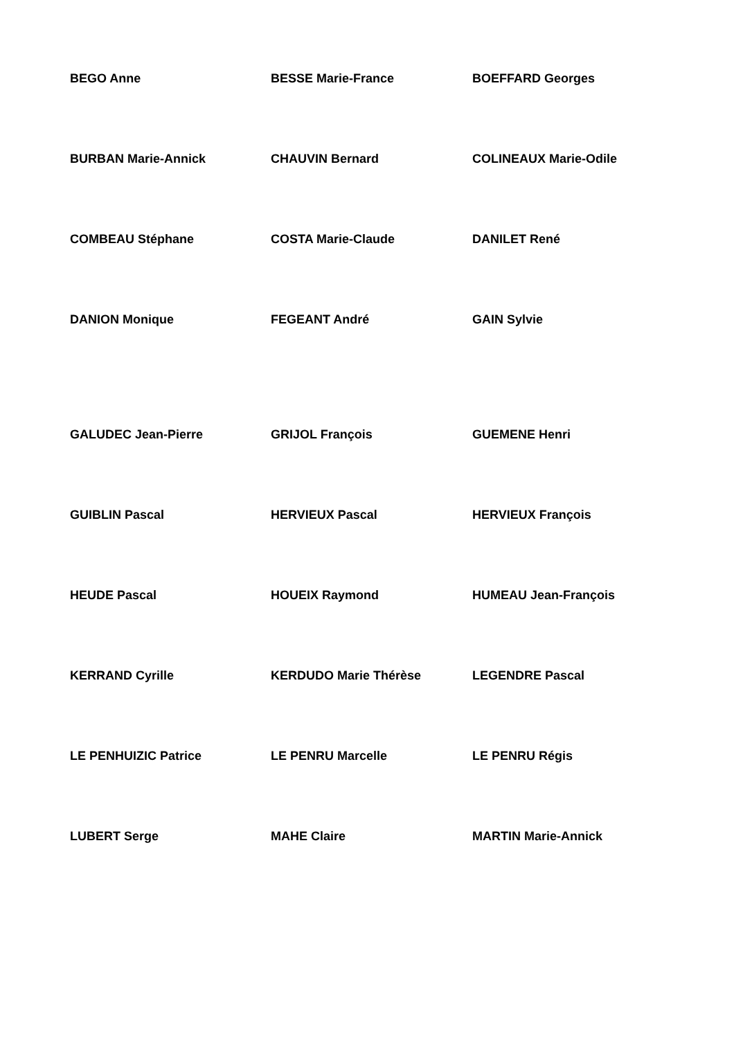BEGO Anne
BESSE Marie-France
BOEFFARD Georges
BURBAN Marie-Annick
CHAUVIN Bernard
COLINEAUX Marie-Odile
COMBEAU Stéphane
COSTA Marie-Claude
DANILET René
DANION Monique
FEGEANT André
GAIN Sylvie
GALUDEC Jean-Pierre
GRIJOL François
GUEMENE Henri
GUIBLIN Pascal
HERVIEUX Pascal
HERVIEUX François
HEUDE Pascal
HOUEIX Raymond
HUMEAU Jean-François
KERRAND Cyrille
KERDUDO Marie Thérèse
LEGENDRE Pascal
LE PENHUIZIC Patrice
LE PENRU Marcelle
LE PENRU Régis
LUBERT Serge
MAHE Claire
MARTIN Marie-Annick